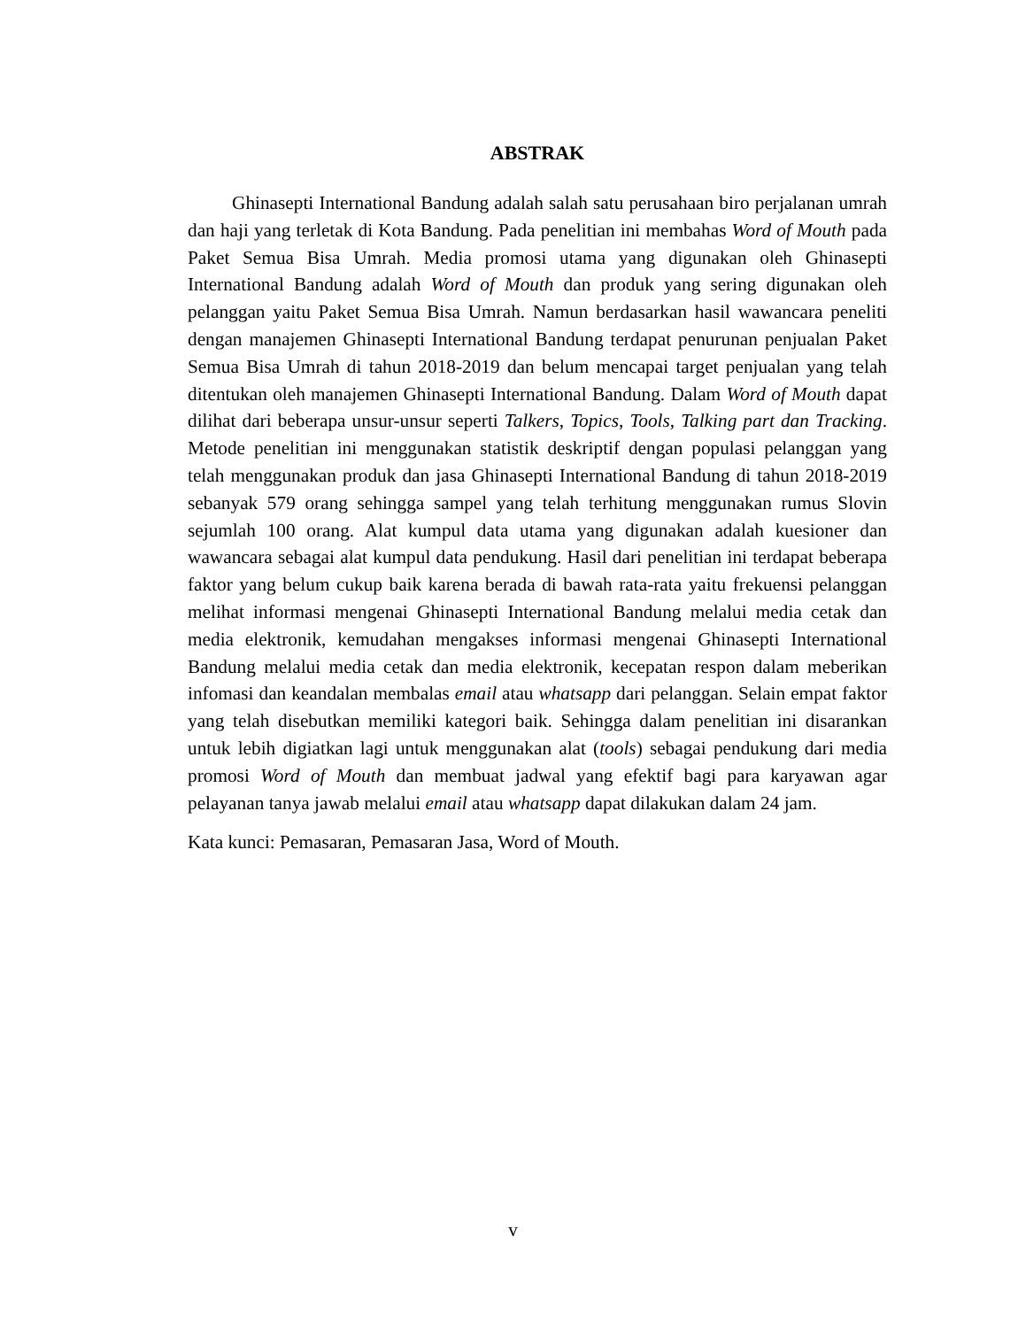ABSTRAK
Ghinasepti International Bandung adalah salah satu perusahaan biro perjalanan umrah dan haji yang terletak di Kota Bandung. Pada penelitian ini membahas Word of Mouth pada Paket Semua Bisa Umrah. Media promosi utama yang digunakan oleh Ghinasepti International Bandung adalah Word of Mouth dan produk yang sering digunakan oleh pelanggan yaitu Paket Semua Bisa Umrah. Namun berdasarkan hasil wawancara peneliti dengan manajemen Ghinasepti International Bandung terdapat penurunan penjualan Paket Semua Bisa Umrah di tahun 2018-2019 dan belum mencapai target penjualan yang telah ditentukan oleh manajemen Ghinasepti International Bandung. Dalam Word of Mouth dapat dilihat dari beberapa unsur-unsur seperti Talkers, Topics, Tools, Talking part dan Tracking. Metode penelitian ini menggunakan statistik deskriptif dengan populasi pelanggan yang telah menggunakan produk dan jasa Ghinasepti International Bandung di tahun 2018-2019 sebanyak 579 orang sehingga sampel yang telah terhitung menggunakan rumus Slovin sejumlah 100 orang. Alat kumpul data utama yang digunakan adalah kuesioner dan wawancara sebagai alat kumpul data pendukung. Hasil dari penelitian ini terdapat beberapa faktor yang belum cukup baik karena berada di bawah rata-rata yaitu frekuensi pelanggan melihat informasi mengenai Ghinasepti International Bandung melalui media cetak dan media elektronik, kemudahan mengakses informasi mengenai Ghinasepti International Bandung melalui media cetak dan media elektronik, kecepatan respon dalam meberikan infomasi dan keandalan membalas email atau whatsapp dari pelanggan. Selain empat faktor yang telah disebutkan memiliki kategori baik. Sehingga dalam penelitian ini disarankan untuk lebih digiatkan lagi untuk menggunakan alat (tools) sebagai pendukung dari media promosi Word of Mouth dan membuat jadwal yang efektif bagi para karyawan agar pelayanan tanya jawab melalui email atau whatsapp dapat dilakukan dalam 24 jam.
Kata kunci: Pemasaran, Pemasaran Jasa, Word of Mouth.
v